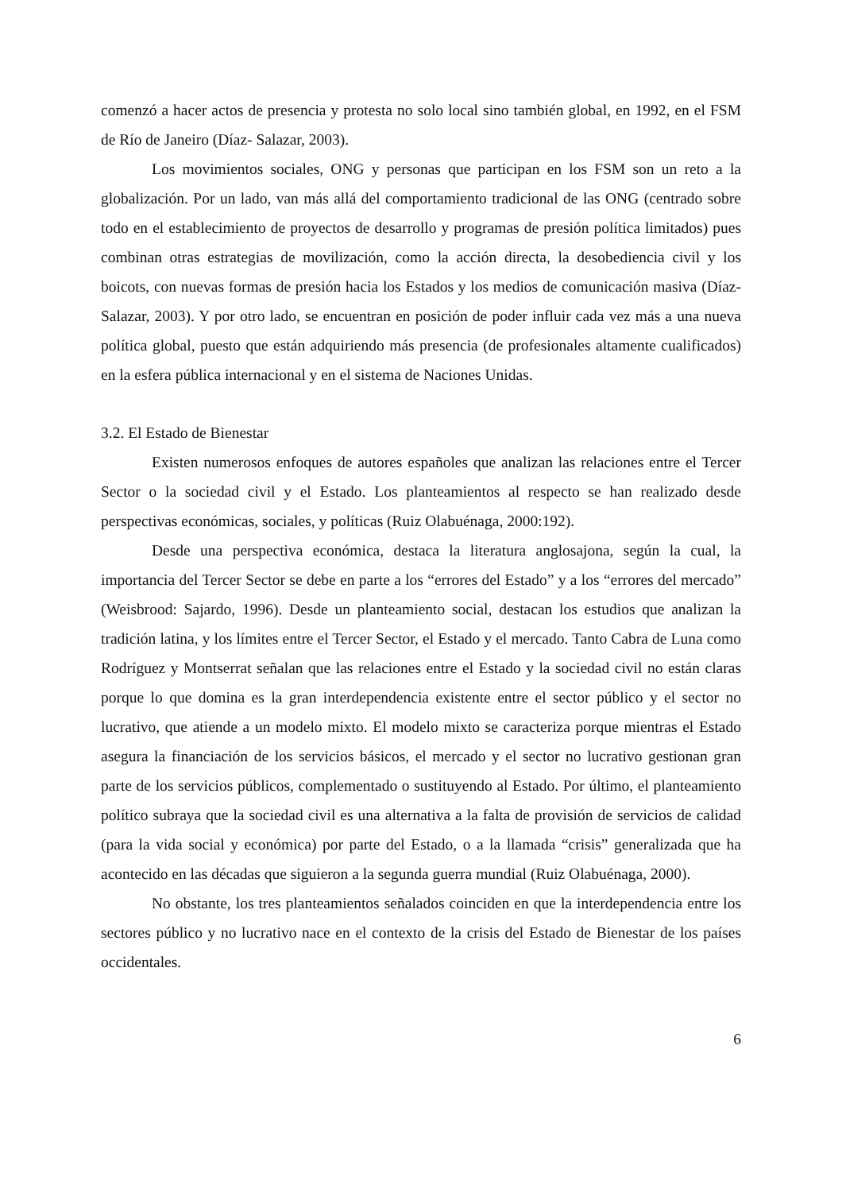comenzó a hacer actos de presencia y protesta no solo local sino también global, en 1992, en el FSM de Río de Janeiro (Díaz- Salazar, 2003).
Los movimientos sociales, ONG y personas que participan en los FSM son un reto a la globalización. Por un lado, van más allá del comportamiento tradicional de las ONG (centrado sobre todo en el establecimiento de proyectos de desarrollo y programas de presión política limitados) pues combinan otras estrategias de movilización, como la acción directa, la desobediencia civil y los boicots, con nuevas formas de presión hacia los Estados y los medios de comunicación masiva (Díaz-Salazar, 2003). Y por otro lado, se encuentran en posición de poder influir cada vez más a una nueva política global, puesto que están adquiriendo más presencia (de profesionales altamente cualificados) en la esfera pública internacional y en el sistema de Naciones Unidas.
3.2. El Estado de Bienestar
Existen numerosos enfoques de autores españoles que analizan las relaciones entre el Tercer Sector o la sociedad civil y el Estado. Los planteamientos al respecto se han realizado desde perspectivas económicas, sociales, y políticas (Ruiz Olabuénaga, 2000:192).
Desde una perspectiva económica, destaca la literatura anglosajona, según la cual, la importancia del Tercer Sector se debe en parte a los “errores del Estado” y a los “errores del mercado” (Weisbrood: Sajardo, 1996). Desde un planteamiento social, destacan los estudios que analizan la tradición latina, y los límites entre el Tercer Sector, el Estado y el mercado. Tanto Cabra de Luna como Rodríguez y Montserrat señalan que las relaciones entre el Estado y la sociedad civil no están claras porque lo que domina es la gran interdependencia existente entre el sector público y el sector no lucrativo, que atiende a un modelo mixto. El modelo mixto se caracteriza porque mientras el Estado asegura la financiación de los servicios básicos, el mercado y el sector no lucrativo gestionan gran parte de los servicios públicos, complementado o sustituyendo al Estado. Por último, el planteamiento político subraya que la sociedad civil es una alternativa a la falta de provisión de servicios de calidad (para la vida social y económica) por parte del Estado, o a la llamada “crisis” generalizada que ha acontecido en las décadas que siguieron a la segunda guerra mundial (Ruiz Olabuénaga, 2000).
No obstante, los tres planteamientos señalados coinciden en que la interdependencia entre los sectores público y no lucrativo nace en el contexto de la crisis del Estado de Bienestar de los países occidentales.
6